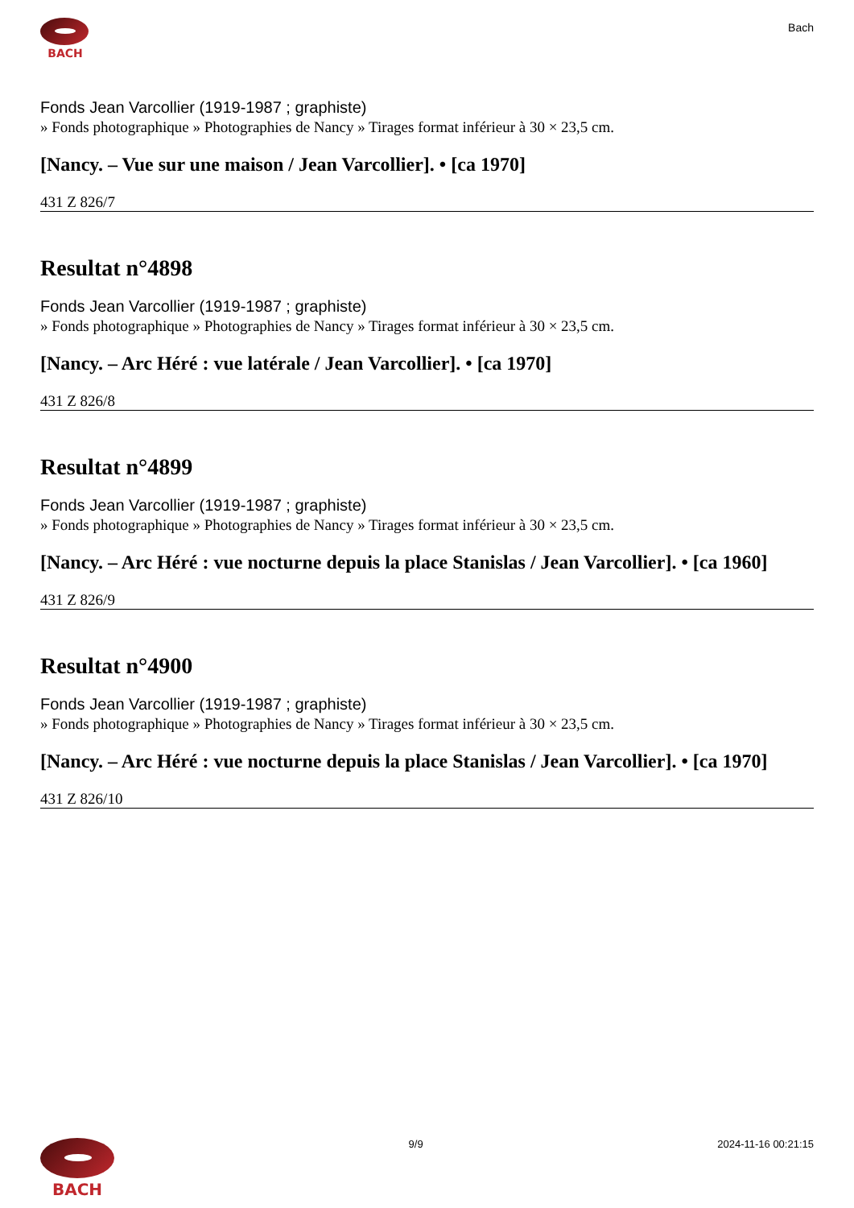BACH
Bach
Fonds Jean Varcollier (1919-1987 ; graphiste)
» Fonds photographique » Photographies de Nancy » Tirages format inférieur à 30 × 23,5 cm.
[Nancy. – Vue sur une maison / Jean Varcollier]. • [ca 1970]
431 Z 826/7
Resultat n°4898
Fonds Jean Varcollier (1919-1987 ; graphiste)
» Fonds photographique » Photographies de Nancy » Tirages format inférieur à 30 × 23,5 cm.
[Nancy. – Arc Héré : vue latérale / Jean Varcollier]. • [ca 1970]
431 Z 826/8
Resultat n°4899
Fonds Jean Varcollier (1919-1987 ; graphiste)
» Fonds photographique » Photographies de Nancy » Tirages format inférieur à 30 × 23,5 cm.
[Nancy. – Arc Héré : vue nocturne depuis la place Stanislas / Jean Varcollier]. • [ca 1960]
431 Z 826/9
Resultat n°4900
Fonds Jean Varcollier (1919-1987 ; graphiste)
» Fonds photographique » Photographies de Nancy » Tirages format inférieur à 30 × 23,5 cm.
[Nancy. – Arc Héré : vue nocturne depuis la place Stanislas / Jean Varcollier]. • [ca 1970]
431 Z 826/10
BACH
9/9 2024-11-16 00:21:15